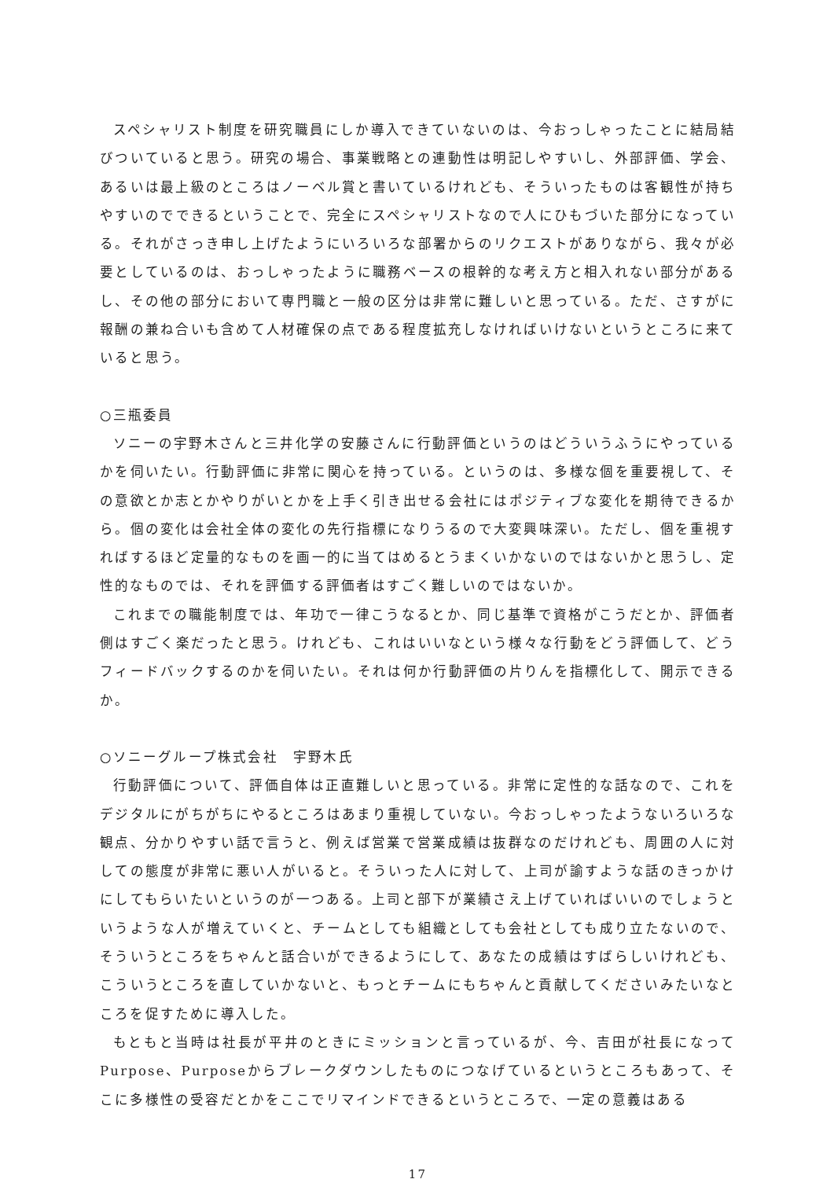スペシャリスト制度を研究職員にしか導入できていないのは、今おっしゃったことに結局結びついていると思う。研究の場合、事業戦略との連動性は明記しやすいし、外部評価、学会、あるいは最上級のところはノーベル賞と書いているけれども、そういったものは客観性が持ちやすいのでできるということで、完全にスペシャリストなので人にひもづいた部分になっている。それがさっき申し上げたようにいろいろな部署からのリクエストがありながら、我々が必要としているのは、おっしゃったように職務ベースの根幹的な考え方と相入れない部分があるし、その他の部分において専門職と一般の区分は非常に難しいと思っている。ただ、さすがに報酬の兼ね合いも含めて人材確保の点である程度拡充しなければいけないというところに来ていると思う。
○三瓶委員
ソニーの宇野木さんと三井化学の安藤さんに行動評価というのはどういうふうにやっているかを伺いたい。行動評価に非常に関心を持っている。というのは、多様な個を重要視して、その意欲とか志とかやりがいとかを上手く引き出せる会社にはポジティブな変化を期待できるから。個の変化は会社全体の変化の先行指標になりうるので大変興味深い。ただし、個を重視すればするほど定量的なものを画一的に当てはめるとうまくいかないのではないかと思うし、定性的なものでは、それを評価する評価者はすごく難しいのではないか。
これまでの職能制度では、年功で一律こうなるとか、同じ基準で資格がこうだとか、評価者側はすごく楽だったと思う。けれども、これはいいなという様々な行動をどう評価して、どうフィードバックするのかを伺いたい。それは何か行動評価の片りんを指標化して、開示できるか。
○ソニーグループ株式会社　宇野木氏
行動評価について、評価自体は正直難しいと思っている。非常に定性的な話なので、これをデジタルにがちがちにやるところはあまり重視していない。今おっしゃったようないろいろな観点、分かりやすい話で言うと、例えば営業で営業成績は抜群なのだけれども、周囲の人に対しての態度が非常に悪い人がいると。そういった人に対して、上司が諭すような話のきっかけにしてもらいたいというのが一つある。上司と部下が業績さえ上げていればいいのでしょうというような人が増えていくと、チームとしても組織としても会社としても成り立たないので、そういうところをちゃんと話合いができるようにして、あなたの成績はすばらしいけれども、こういうところを直していかないと、もっとチームにもちゃんと貢献してくださいみたいなところを促すために導入した。
もともと当時は社長が平井のときにミッションと言っているが、今、吉田が社長になってPurpose、Purposeからブレークダウンしたものにつなげているというところもあって、そこに多様性の受容だとかをここでリマインドできるというところで、一定の意義はある
17